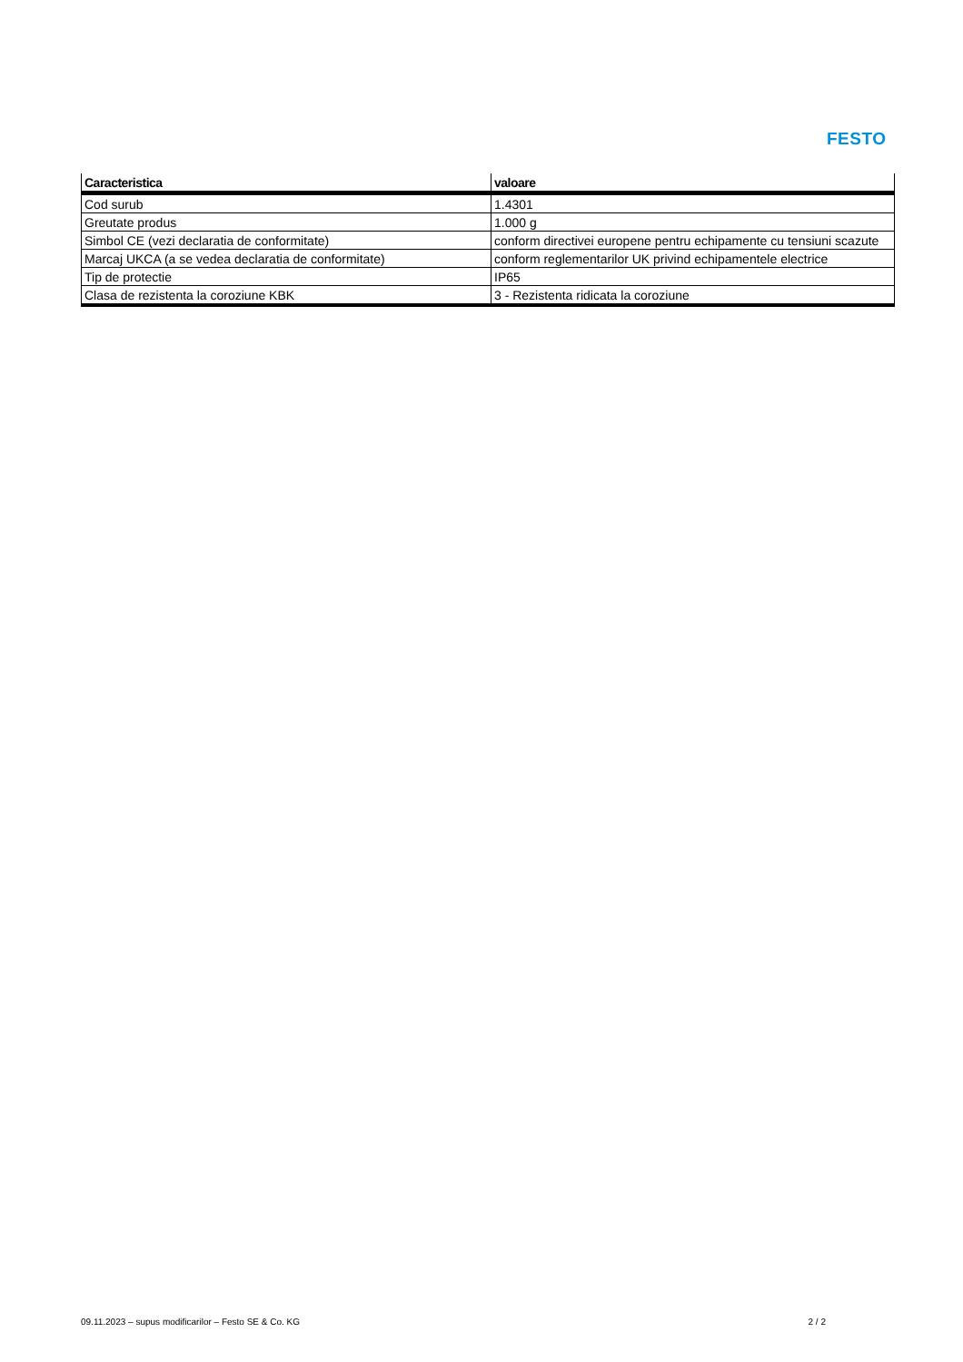FESTO
| Caracteristica | valoare |
| --- | --- |
| Cod surub | 1.4301 |
| Greutate produs | 1.000 g |
| Simbol CE (vezi declaratia de conformitate) | conform directivei europene pentru echipamente cu tensiuni scazute |
| Marcaj UKCA (a se vedea declaratia de conformitate) | conform reglementarilor UK privind echipamentele electrice |
| Tip de protectie | IP65 |
| Clasa de rezistenta la coroziune KBK | 3 - Rezistenta ridicata la coroziune |
09.11.2023 – supus modificarilor – Festo SE & Co. KG 2 / 2